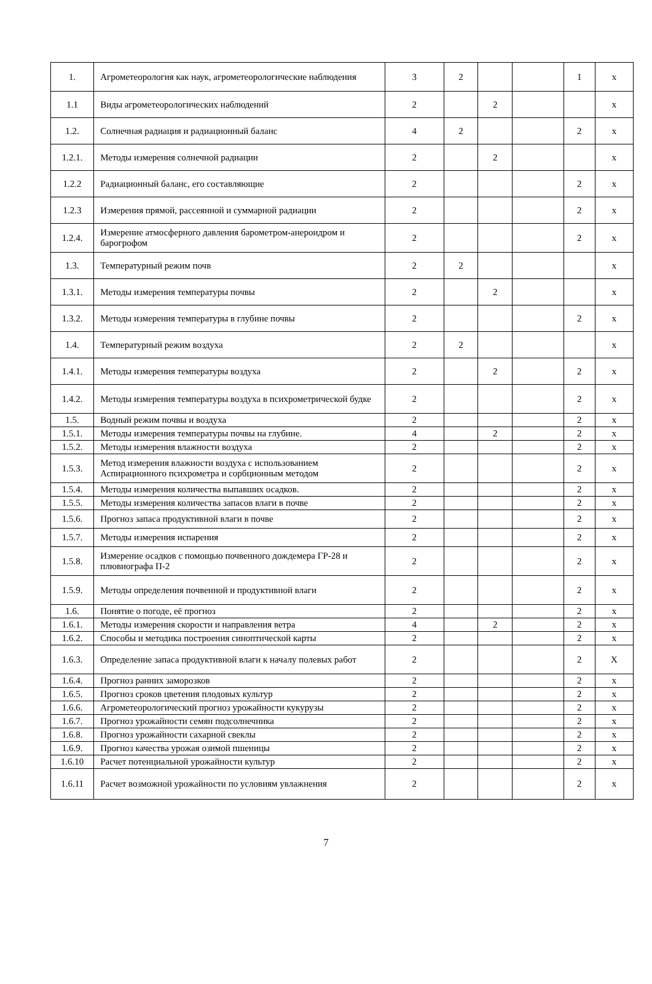| 1. | Агрометеорология как наук, агрометеорологические наблюдения | 3 | 2 | | | 1 | x |
| 1.1 | Виды агрометеорологических наблюдений | 2 | | 2 | | | x |
| 1.2. | Солнечная радиация и радиационный баланс | 4 | 2 | | | 2 | x |
| 1.2.1. | Методы измерения солнечной радиации | 2 | | 2 | | | x |
| 1.2.2 | Радиационный баланс, его составляющие | 2 | | | | 2 | x |
| 1.2.3 | Измерения прямой, рассеянной и суммарной радиации | 2 | | | | 2 | x |
| 1.2.4. | Измерение атмосферного давления барометром-анероидром и барогрофом | 2 | | | | 2 | x |
| 1.3. | Температурный режим почв | 2 | 2 | | | | x |
| 1.3.1. | Методы измерения температуры почвы | 2 | | 2 | | | x |
| 1.3.2. | Методы измерения температуры в глубине почвы | 2 | | | | 2 | x |
| 1.4. | Температурный режим воздуха | 2 | 2 | | | | x |
| 1.4.1. | Методы измерения температуры воздуха | 2 | | 2 | | 2 | x |
| 1.4.2. | Методы измерения температуры воздуха в психрометрической будке | 2 | | | | 2 | x |
| 1.5. | Водный режим почвы и воздуха | 2 | | | | 2 | x |
| 1.5.1. | Методы измерения температуры почвы на глубине. | 4 | | 2 | | 2 | x |
| 1.5.2. | Методы измерения влажности воздуха | 2 | | | | 2 | x |
| 1.5.3. | Метод измерения влажности воздуха с использованием Аспирационного психрометра и сорбционным методом | 2 | | | | 2 | x |
| 1.5.4. | Методы измерения количества выпавших осадков. | 2 | | | | 2 | x |
| 1.5.5. | Методы измерения количества запасов влаги в почве | 2 | | | | 2 | x |
| 1.5.6. | Прогноз запаса продуктивной влаги в почве | 2 | | | | 2 | x |
| 1.5.7. | Методы измерения испарения | 2 | | | | 2 | x |
| 1.5.8. | Измерение осадков с помощью почвенного дождемера ГР-28 и плювиографа П-2 | 2 | | | | 2 | x |
| 1.5.9. | Методы определения почвенной и продуктивной влаги | 2 | | | | 2 | x |
| 1.6. | Понятие о погоде, её прогноз | 2 | | | | 2 | x |
| 1.6.1. | Методы измерения скорости и направления ветра | 4 | | 2 | | 2 | x |
| 1.6.2. | Способы и методика построения синоптической карты | 2 | | | | 2 | x |
| 1.6.3. | Определение запаса продуктивной влаги к началу полевых работ | 2 | | | | 2 | X |
| 1.6.4. | Прогноз ранних заморозков | 2 | | | | 2 | x |
| 1.6.5. | Прогноз сроков цветения плодовых культур | 2 | | | | 2 | x |
| 1.6.6. | Агрометеорологический прогноз урожайности кукурузы | 2 | | | | 2 | x |
| 1.6.7. | Прогноз урожайности семян подсолнечника | 2 | | | | 2 | x |
| 1.6.8. | Прогноз урожайности сахарной свеклы | 2 | | | | 2 | x |
| 1.6.9. | Прогноз качества урожая озимой пшеницы | 2 | | | | 2 | x |
| 1.6.10 | Расчет потенциальной урожайности культур | 2 | | | | 2 | x |
| 1.6.11 | Расчет возможной урожайности по условиям увлажнения | 2 | | | | 2 | x |
7